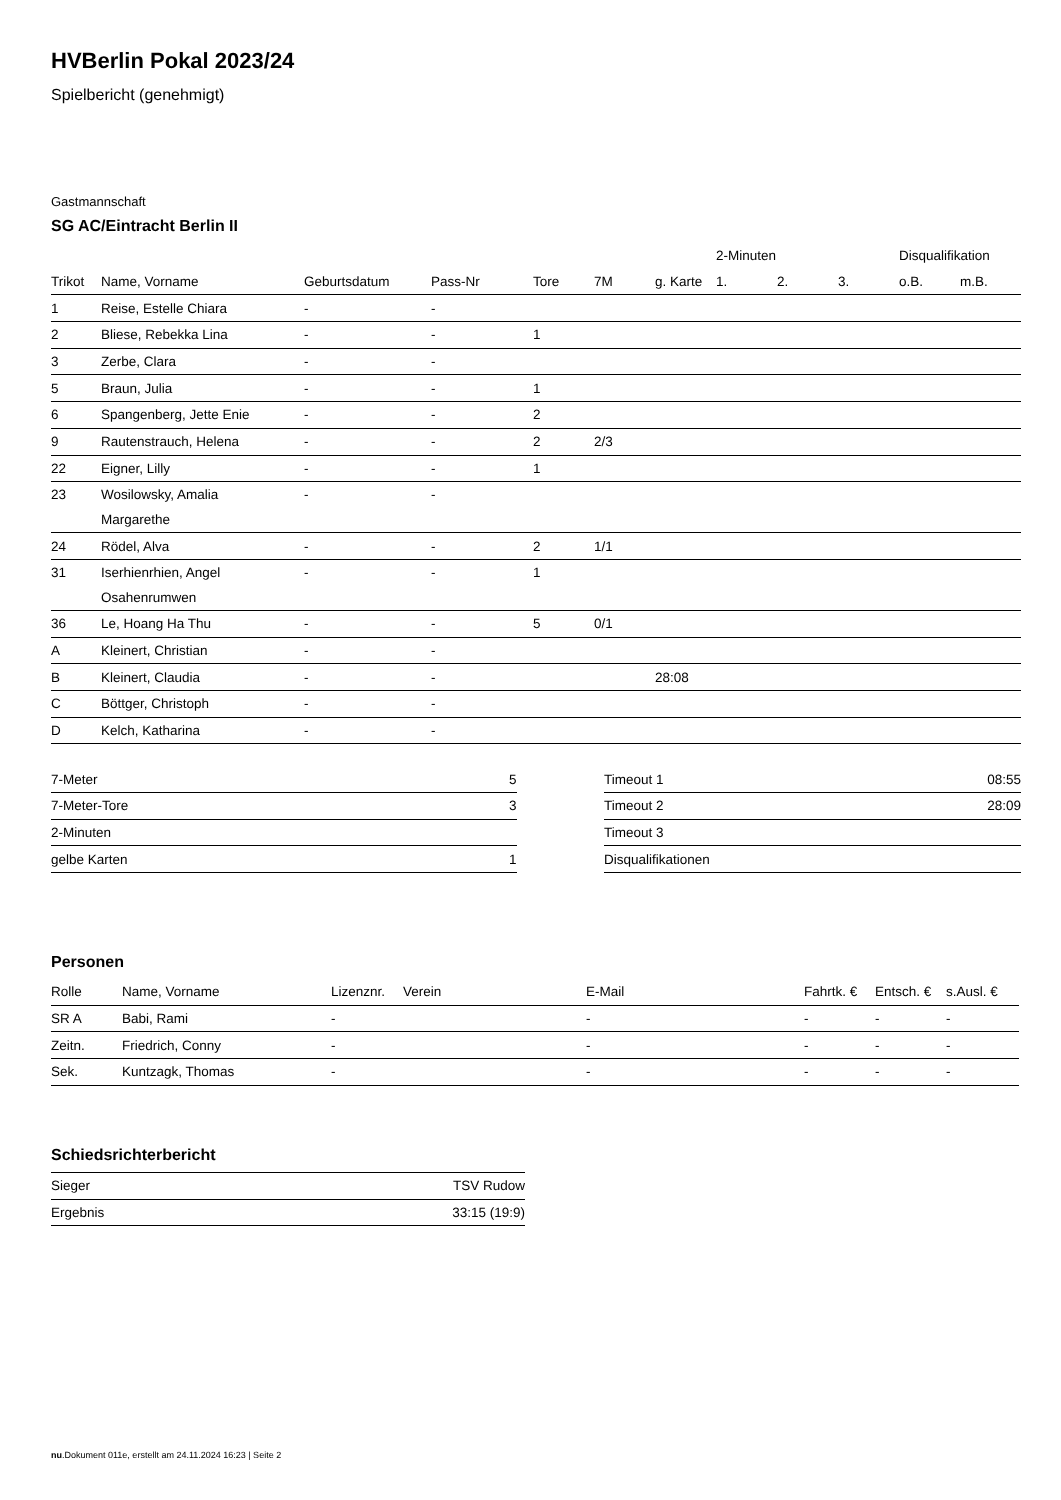HVBerlin Pokal 2023/24
Spielbericht (genehmigt)
Gastmannschaft
SG AC/Eintracht Berlin II
| | | | | | | | 2-Minuten | | | Disqualifikation | |
| --- | --- | --- | --- | --- | --- | --- | --- | --- | --- | --- | --- |
| Trikot | Name, Vorname | Geburtsdatum | Pass-Nr | Tore | 7M | g. Karte | 1. | 2. | 3. | o.B. | m.B. |
| 1 | Reise, Estelle Chiara | - | - | | | | | | | | |
| 2 | Bliese, Rebekka Lina | - | - | 1 | | | | | | | |
| 3 | Zerbe, Clara | - | - | | | | | | | | |
| 5 | Braun, Julia | - | - | 1 | | | | | | | |
| 6 | Spangenberg, Jette Enie | - | - | 2 | | | | | | | |
| 9 | Rautenstrauch, Helena | - | - | 2 | 2/3 | | | | | | |
| 22 | Eigner, Lilly | - | - | 1 | | | | | | | |
| 23 | Wosilowsky, Amalia Margarethe | - | - | | | | | | | | |
| 24 | Rödel, Alva | - | - | 2 | 1/1 | | | | | | |
| 31 | Iserhienrhien, Angel Osahenrumwen | - | - | 1 | | | | | | | |
| 36 | Le, Hoang Ha Thu | - | - | 5 | 0/1 | | | | | | |
| A | Kleinert, Christian | - | - | | | | | | | | |
| B | Kleinert, Claudia | - | - | | | 28:08 | | | | | |
| C | Böttger, Christoph | - | - | | | | | | | | |
| D | Kelch, Katharina | - | - | | | | | | | | |
| 7-Meter | 5 |
| 7-Meter-Tore | 3 |
| 2-Minuten | |
| gelbe Karten | 1 |
| Timeout 1 | 08:55 |
| Timeout 2 | 28:09 |
| Timeout 3 | |
| Disqualifikationen | |
Personen
| Rolle | Name, Vorname | Lizenznr. | Verein | E-Mail | Fahrtk. € | Entsch. € | s.Ausl. € |
| --- | --- | --- | --- | --- | --- | --- | --- |
| SR A | Babi, Rami | - | | - | - | - | - |
| Zeitn. | Friedrich, Conny | - | | - | - | - | - |
| Sek. | Kuntzagk, Thomas | - | | - | - | - | - |
Schiedsrichterbericht
| Sieger | TSV Rudow |
| Ergebnis | 33:15 (19:9) |
nu.Dokument 011e, erstellt am 24.11.2024 16:23 | Seite 2